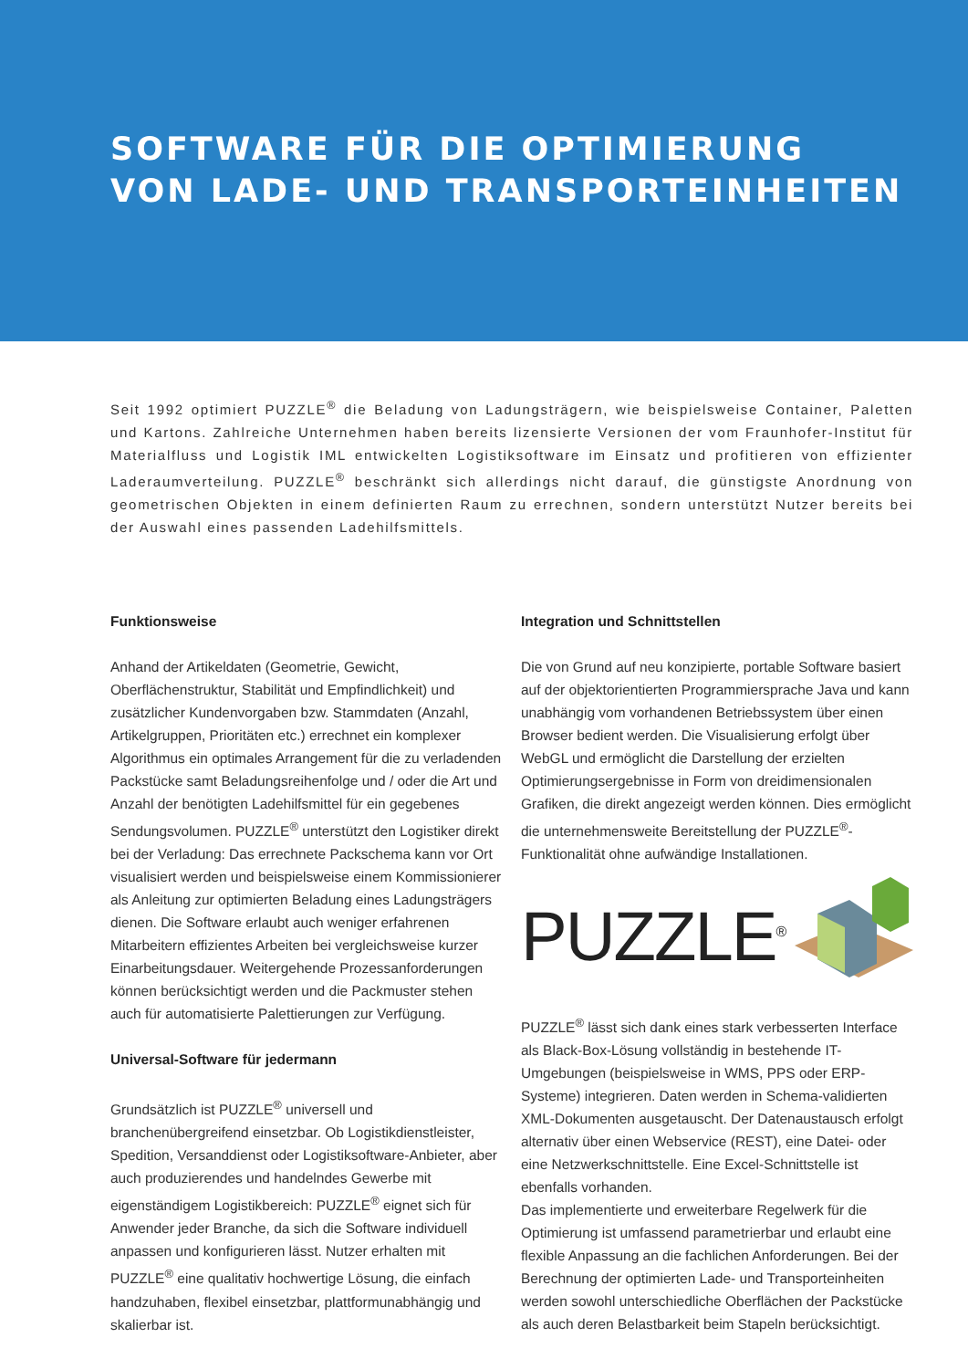SOFTWARE FÜR DIE OPTIMIERUNG
VON LADE- UND TRANSPORTEINHEITEN
Seit 1992 optimiert PUZZLE<sup>®</sup> die Beladung von Ladungsträgern, wie beispielsweise Container, Paletten und Kartons. Zahlreiche Unternehmen haben bereits lizensierte Versionen der vom Fraunhofer-Institut für Materialfluss und Logistik IML entwickelten Logistiksoftware im Einsatz und profitieren von effizienter Laderaumverteilung. PUZZLE<sup>®</sup> beschränkt sich allerdings nicht darauf, die günstigste Anordnung von geometrischen Objekten in einem definierten Raum zu errechnen, sondern unterstützt Nutzer bereits bei der Auswahl eines passenden Ladehilfsmittels.
Funktionsweise
Anhand der Artikeldaten (Geometrie, Gewicht, Oberflächenstruktur, Stabilität und Empfindlichkeit) und zusätzlicher Kundenvorgaben bzw. Stammdaten (Anzahl, Artikelgruppen, Prioritäten etc.) errechnet ein komplexer Algorithmus ein optimales Arrangement für die zu verladenden Packstücke samt Beladungsreihenfolge und / oder die Art und Anzahl der benötigten Ladehilfsmittel für ein gegebenes Sendungsvolumen. PUZZLE<sup>®</sup> unterstützt den Logistiker direkt bei der Verladung: Das errechnete Packschema kann vor Ort visualisiert werden und beispielsweise einem Kommissionierer als Anleitung zur optimierten Beladung eines Ladungsträgers dienen. Die Software erlaubt auch weniger erfahrenen Mitarbeitern effizientes Arbeiten bei vergleichsweise kurzer Einarbeitungsdauer. Weitergehende Prozessanforderungen können berücksichtigt werden und die Packmuster stehen auch für automatisierte Palettierungen zur Verfügung.
Universal-Software für jedermann
Grundsätzlich ist PUZZLE<sup>®</sup> universell und branchenübergreifend einsetzbar. Ob Logistikdienstleister, Spedition, Versanddienst oder Logistiksoftware-Anbieter, aber auch produzierendes und handelndes Gewerbe mit eigenständigem Logistikbereich: PUZZLE<sup>®</sup> eignet sich für Anwender jeder Branche, da sich die Software individuell anpassen und konfigurieren lässt. Nutzer erhalten mit PUZZLE<sup>®</sup> eine qualitativ hochwertige Lösung, die einfach handzuhaben, flexibel einsetzbar, plattformunabhängig und skalierbar ist.
Integration und Schnittstellen
Die von Grund auf neu konzipierte, portable Software basiert auf der objektorientierten Programmiersprache Java und kann unabhängig vom vorhandenen Betriebssystem über einen Browser bedient werden. Die Visualisierung erfolgt über WebGL und ermöglicht die Darstellung der erzielten Optimierungsergebnisse in Form von dreidimensionalen Grafiken, die direkt angezeigt werden können. Dies ermöglicht die unternehmensweite Bereitstellung der PUZZLE<sup>®</sup>-Funktionalität ohne aufwändige Installationen.
PUZZLE<sup>®</sup>
PUZZLE<sup>®</sup> lässt sich dank eines stark verbesserten Interface als Black-Box-Lösung vollständig in bestehende IT-Umgebungen (beispielsweise in WMS, PPS oder ERP-Systeme) integrieren. Daten werden in Schema-validierten XML-Dokumenten ausgetauscht. Der Datenaustausch erfolgt alternativ über einen Webservice (REST), eine Datei- oder eine Netzwerkschnittstelle. Eine Excel-Schnittstelle ist ebenfalls vorhanden.
Das implementierte und erweiterbare Regelwerk für die Optimierung ist umfassend parametrierbar und erlaubt eine flexible Anpassung an die fachlichen Anforderungen. Bei der Berechnung der optimierten Lade- und Transporteinheiten werden sowohl unterschiedliche Oberflächen der Packstücke als auch deren Belastbarkeit beim Stapeln berücksichtigt.